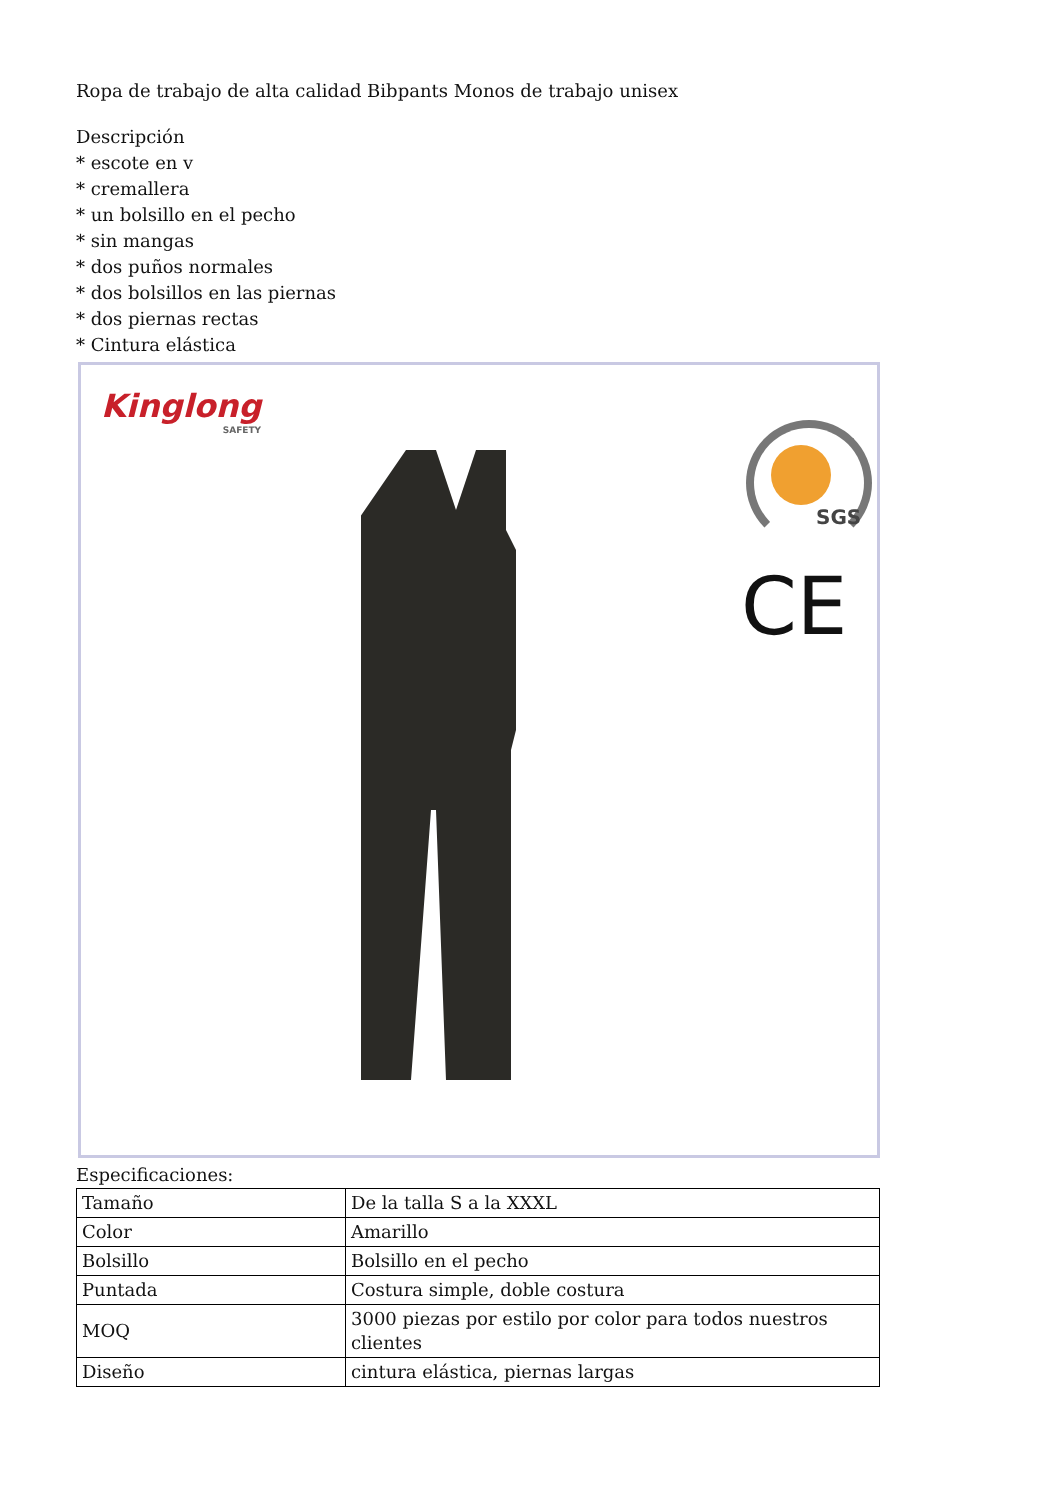Ropa de trabajo de alta calidad Bibpants Monos de trabajo unisex
Descripción
* escote en v
* cremallera
* un bolsillo en el pecho
* sin mangas
* dos puños normales
* dos bolsillos en las piernas
* dos piernas rectas
* Cintura elástica
Kinglong
SAFETY
SGS
CE
Especificaciones:
| Tamaño | De la talla S a la XXXL |
| Color | Amarillo |
| Bolsillo | Bolsillo en el pecho |
| Puntada | Costura simple, doble costura |
| MOQ | 3000 piezas por estilo por color para todos nuestros clientes |
| Diseño | cintura elástica, piernas largas |